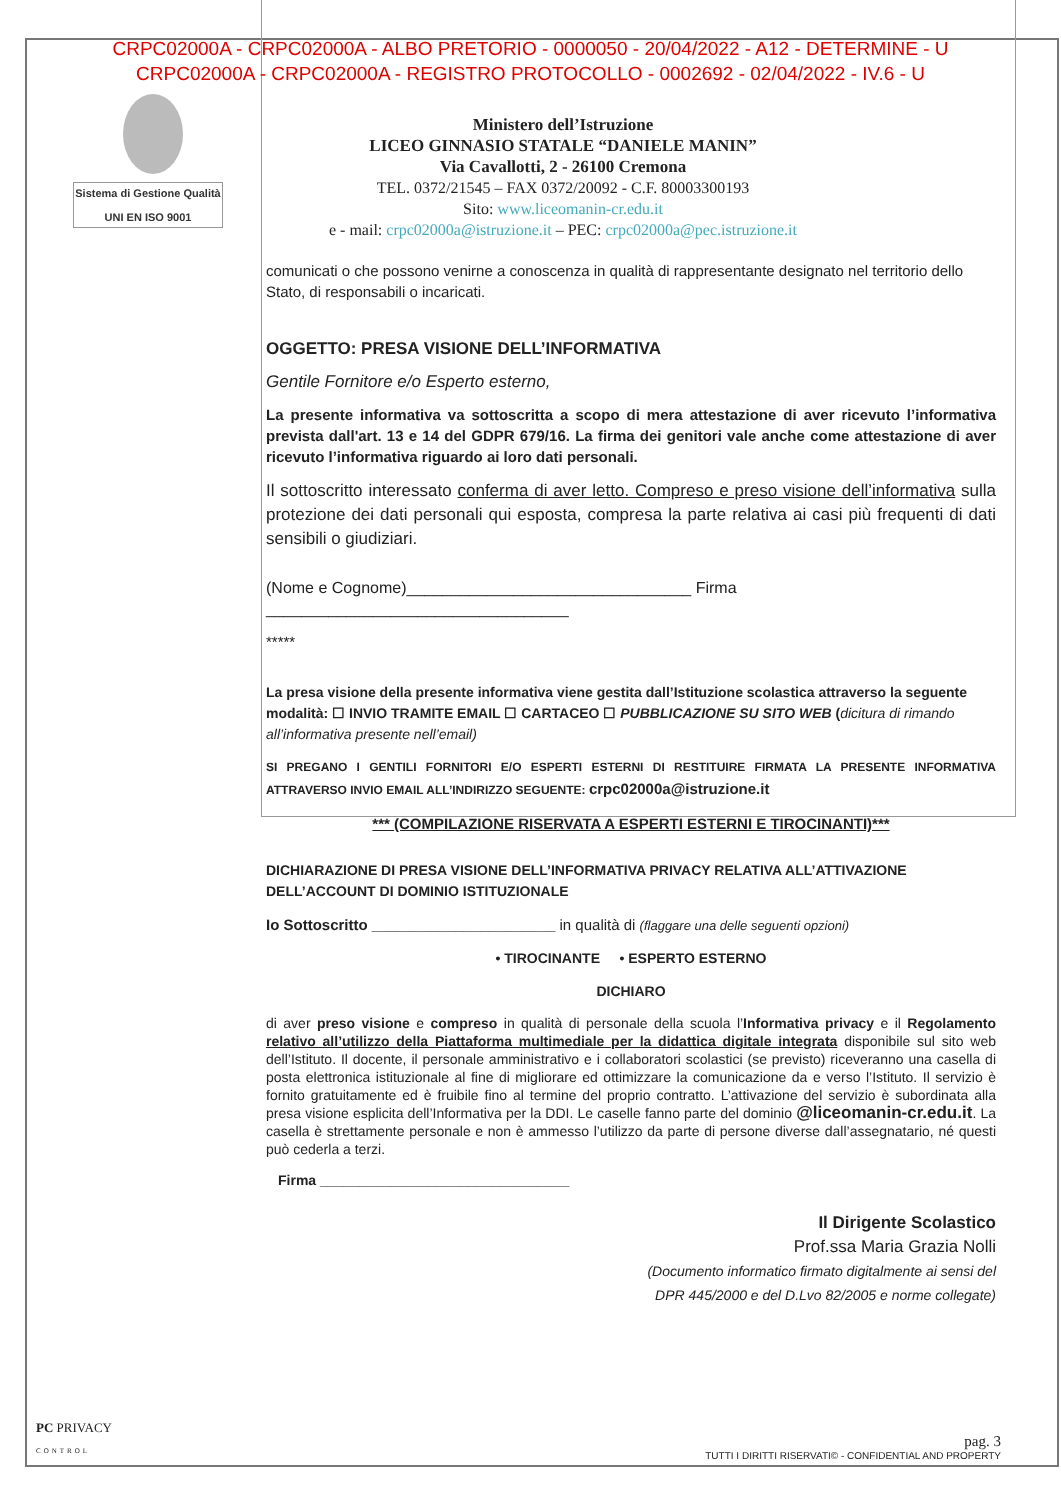CRPC02000A - CRPC02000A - ALBO PRETORIO - 0000050 - 20/04/2022 - A12 - DETERMINE - U
CRPC02000A - CRPC02000A - REGISTRO PROTOCOLLO - 0002692 - 02/04/2022 - IV.6 - U
Sistema di Gestione Qualità
UNI EN ISO 9001
Ministero dell’Istruzione
LICEO GINNASIO STATALE “DANIELE MANIN”
Via Cavallotti, 2 - 26100 Cremona
TEL. 0372/21545 – FAX 0372/20092 - C.F. 80003300193
Sito: www.liceomanin-cr.edu.it
e - mail: crpc02000a@istruzione.it – PEC: crpc02000a@pec.istruzione.it
comunicati o che possono venirne a conoscenza in qualità di rappresentante designato nel territorio dello Stato, di responsabili o incaricati.
OGGETTO: PRESA VISIONE DELL’INFORMATIVA
Gentile Fornitore e/o Esperto esterno,
La presente informativa va sottoscritta a scopo di mera attestazione di aver ricevuto l’informativa prevista dall'art. 13 e 14 del GDPR 679/16. La firma dei genitori vale anche come attestazione di aver ricevuto l’informativa riguardo ai loro dati personali.
Il sottoscritto interessato conferma di aver letto. Compreso e preso visione dell’informativa sulla protezione dei dati personali qui esposta, compresa la parte relativa ai casi più frequenti di dati sensibili o giudiziari.
(Nome e Cognome)________________________________ Firma __________________________________
*****
La presa visione della presente informativa viene gestita dall’Istituzione scolastica attraverso la seguente modalità: ☐ INVIO TRAMITE EMAIL ☐ CARTACEO ☐ PUBBLICAZIONE SU SITO WEB (dicitura di rimando all’informativa presente nell’email)
SI PREGANO I GENTILI FORNITORI E/O ESPERTI ESTERNI DI RESTITUIRE FIRMATA LA PRESENTE INFORMATIVA ATTRAVERSO INVIO EMAIL ALL’INDIRIZZO SEGUENTE: crpc02000a@istruzione.it
*** (COMPILAZIONE RISERVATA A ESPERTI ESTERNI E TIROCINANTI)***
DICHIARAZIONE DI PRESA VISIONE DELL’INFORMATIVA PRIVACY RELATIVA ALL’ATTIVAZIONE DELL’ACCOUNT DI DOMINIO ISTITUZIONALE
Io Sottoscritto ______________________ in qualità di (flaggare una delle seguenti opzioni)
• TIROCINANTE • ESPERTO ESTERNO
DICHIARO
di aver preso visione e compreso in qualità di personale della scuola l’Informativa privacy e il Regolamento relativo all’utilizzo della Piattaforma multimediale per la didattica digitale integrata disponibile sul sito web dell’Istituto. Il docente, il personale amministrativo e i collaboratori scolastici (se previsto) riceveranno una casella di posta elettronica istituzionale al fine di migliorare ed ottimizzare la comunicazione da e verso l’Istituto. Il servizio è fornito gratuitamente ed è fruibile fino al termine del proprio contratto. L’attivazione del servizio è subordinata alla presa visione esplicita dell’Informativa per la DDI. Le caselle fanno parte del dominio @liceomanin-cr.edu.it. La casella è strettamente personale e non è ammesso l’utilizzo da parte di persone diverse dall’assegnatario, né questi può cederla a terzi.
Firma ________________________________
Il Dirigente Scolastico
Prof.ssa Maria Grazia Nolli
(Documento informatico firmato digitalmente ai sensi del
DPR 445/2000 e del D.Lvo 82/2005 e norme collegate)
PC PRIVACY
CONTROL
pag. 3
TUTTI I DIRITTI RISERVATI© - CONFIDENTIAL AND PROPERTY